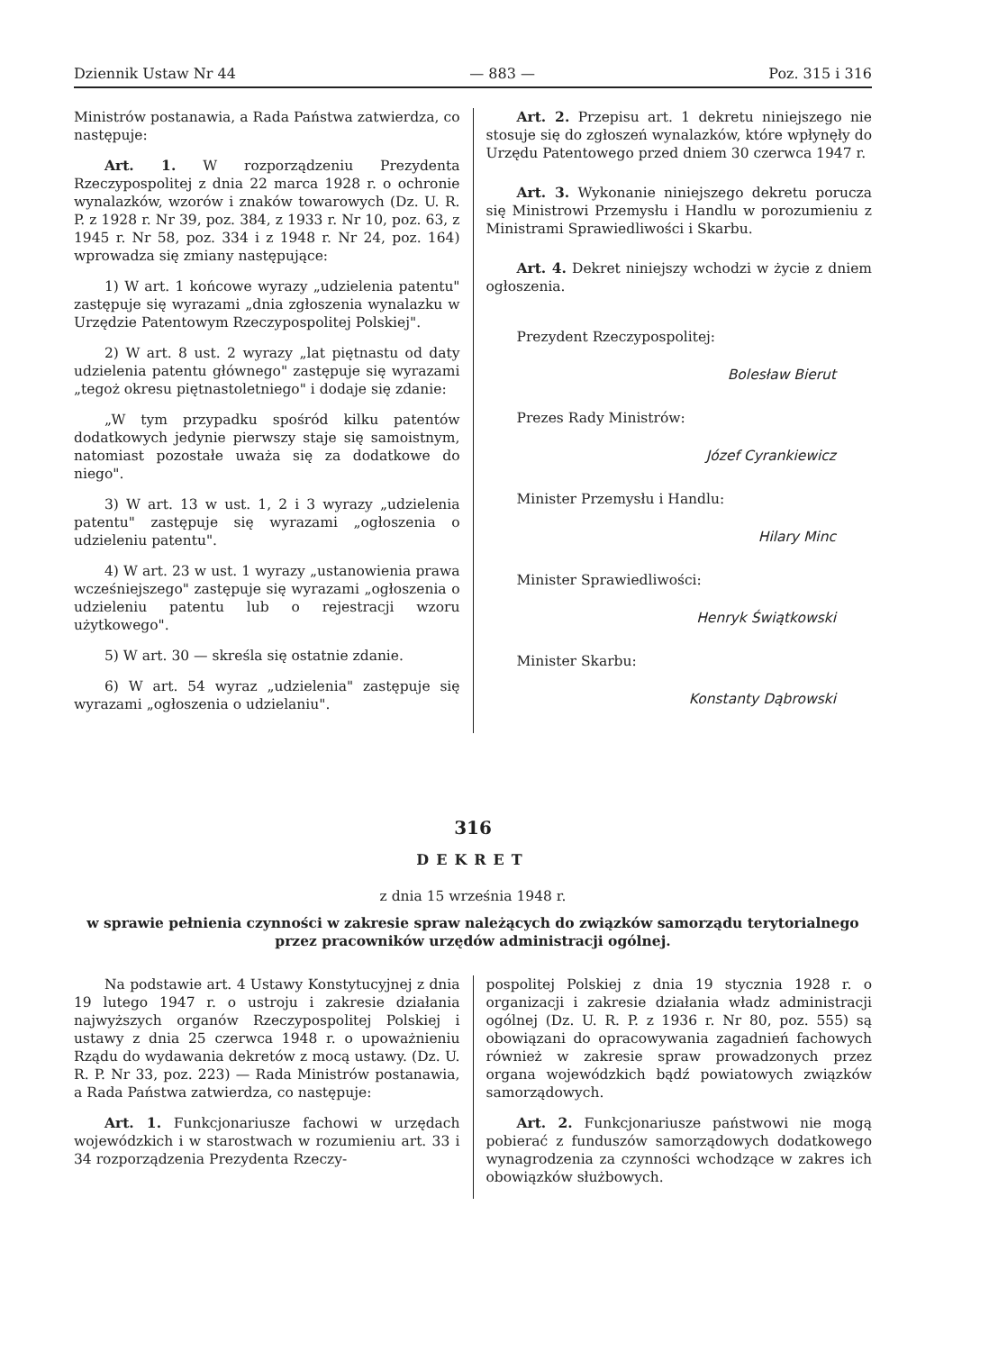Dziennik Ustaw Nr 44 — 883 — Poz. 315 i 316
Ministrów postanawia, a Rada Państwa zatwierdza, co następuje:
Art. 1. W rozporządzeniu Prezydenta Rzeczypospolitej z dnia 22 marca 1928 r. o ochronie wynalazków, wzorów i znaków towarowych (Dz. U. R. P. z 1928 r. Nr 39, poz. 384, z 1933 r. Nr 10, poz. 63, z 1945 r. Nr 58, poz. 334 i z 1948 r. Nr 24, poz. 164) wprowadza się zmiany następujące:
1) W art. 1 końcowe wyrazy „udzielenia patentu" zastępuje się wyrazami „dnia zgłoszenia wynalazku w Urzędzie Patentowym Rzeczypospolitej Polskiej".
2) W art. 8 ust. 2 wyrazy „lat piętnastu od daty udzielenia patentu głównego" zastępuje się wyrazami „tegoż okresu piętnastoletniego" i dodaje się zdanie:
„W tym przypadku spośród kilku patentów dodatkowych jedynie pierwszy staje się samoistnym, natomiast pozostałe uważa się za dodatkowe do niego".
3) W art. 13 w ust. 1, 2 i 3 wyrazy „udzielenia patentu" zastępuje się wyrazami „ogłoszenia o udzieleniu patentu".
4) W art. 23 w ust. 1 wyrazy „ustanowienia prawa wcześniejszego" zastępuje się wyrazami „ogłoszenia o udzieleniu patentu lub o rejestracji wzoru użytkowego".
5) W art. 30 — skreśla się ostatnie zdanie.
6) W art. 54 wyraz „udzielenia" zastępuje się wyrazami „ogłoszenia o udzielaniu".
Art. 2. Przepisu art. 1 dekretu niniejszego nie stosuje się do zgłoszeń wynalazków, które wpłynęły do Urzędu Patentowego przed dniem 30 czerwca 1947 r.
Art. 3. Wykonanie niniejszego dekretu porucza się Ministrowi Przemysłu i Handlu w porozumieniu z Ministrami Sprawiedliwości i Skarbu.
Art. 4. Dekret niniejszy wchodzi w życie z dniem ogłoszenia.
Prezydent Rzeczypospolitej:
Bolesław Bierut
Prezes Rady Ministrów:
Józef Cyrankiewicz
Minister Przemysłu i Handlu:
Hilary Minc
Minister Sprawiedliwości:
Henryk Świątkowski
Minister Skarbu:
Konstanty Dąbrowski
316
DEKRET
z dnia 15 września 1948 r.
w sprawie pełnienia czynności w zakresie spraw należących do związków samorządu terytorialnego przez pracowników urzędów administracji ogólnej.
Na podstawie art. 4 Ustawy Konstytucyjnej z dnia 19 lutego 1947 r. o ustroju i zakresie działania najwyższych organów Rzeczypospolitej Polskiej i ustawy z dnia 25 czerwca 1948 r. o upoważnieniu Rządu do wydawania dekretów z mocą ustawy. (Dz. U. R. P. Nr 33, poz. 223) — Rada Ministrów postanawia, a Rada Państwa zatwierdza, co następuje:
Art. 1. Funkcjonariusze fachowi w urzędach wojewódzkich i w starostwach w rozumieniu art. 33 i 34 rozporządzenia Prezydenta Rzeczy-
pospolitej Polskiej z dnia 19 stycznia 1928 r. o organizacji i zakresie działania władz administracji ogólnej (Dz. U. R. P. z 1936 r. Nr 80, poz. 555) są obowiązani do opracowywania zagadnień fachowych również w zakresie spraw prowadzonych przez organa wojewódzkich bądź powiatowych związków samorządowych.
Art. 2. Funkcjonariusze państwowi nie mogą pobierać z funduszów samorządowych dodatkowego wynagrodzenia za czynności wchodzące w zakres ich obowiązków służbowych.